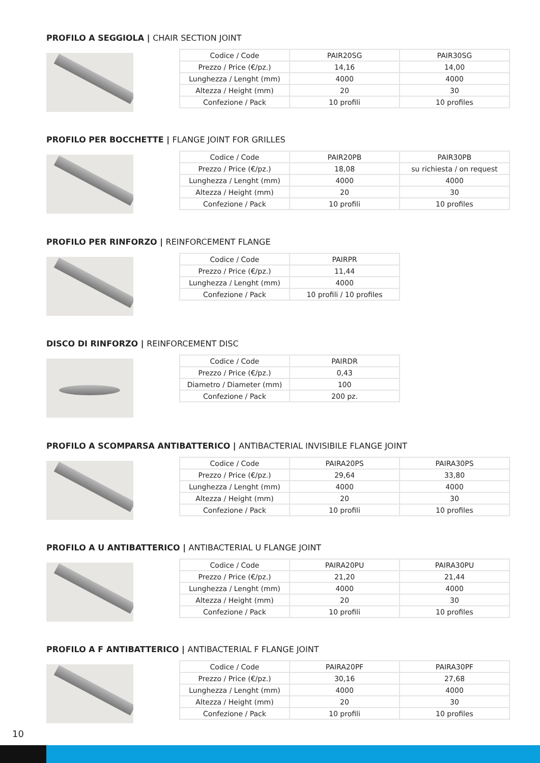PROFILO A SEGGIOLA | CHAIR SECTION JOINT
| Codice / Code | PAIR20SG | PAIR30SG |
| Prezzo / Price (€/pz.) | 14,16 | 14,00 |
| Lunghezza / Lenght (mm) | 4000 | 4000 |
| Altezza / Height (mm) | 20 | 30 |
| Confezione / Pack | 10 profili | 10 profiles |
PROFILO PER BOCCHETTE | FLANGE JOINT FOR GRILLES
| Codice / Code | PAIR20PB | PAIR30PB |
| Prezzo / Price (€/pz.) | 18,08 | su richiesta / on request |
| Lunghezza / Lenght (mm) | 4000 | 4000 |
| Altezza / Height (mm) | 20 | 30 |
| Confezione / Pack | 10 profili | 10 profiles |
PROFILO PER RINFORZO | REINFORCEMENT FLANGE
| Codice / Code | PAIRPR |
| Prezzo / Price (€/pz.) | 11,44 |
| Lunghezza / Lenght (mm) | 4000 |
| Confezione / Pack | 10 profili / 10 profiles |
DISCO DI RINFORZO | REINFORCEMENT DISC
| Codice / Code | PAIRDR |
| Prezzo / Price (€/pz.) | 0,43 |
| Diametro / Diameter (mm) | 100 |
| Confezione / Pack | 200 pz. |
PROFILO A SCOMPARSA ANTIBATTERICO | ANTIBACTERIAL INVISIBILE FLANGE JOINT
| Codice / Code | PAIRA20PS | PAIRA30PS |
| Prezzo / Price (€/pz.) | 29,64 | 33,80 |
| Lunghezza / Lenght (mm) | 4000 | 4000 |
| Altezza / Height (mm) | 20 | 30 |
| Confezione / Pack | 10 profili | 10 profiles |
PROFILO A U ANTIBATTERICO | ANTIBACTERIAL U FLANGE JOINT
| Codice / Code | PAIRA20PU | PAIRA30PU |
| Prezzo / Price (€/pz.) | 21,20 | 21,44 |
| Lunghezza / Lenght (mm) | 4000 | 4000 |
| Altezza / Height (mm) | 20 | 30 |
| Confezione / Pack | 10 profili | 10 profiles |
PROFILO A F ANTIBATTERICO | ANTIBACTERIAL F FLANGE JOINT
| Codice / Code | PAIRA20PF | PAIRA30PF |
| Prezzo / Price (€/pz.) | 30,16 | 27,68 |
| Lunghezza / Lenght (mm) | 4000 | 4000 |
| Altezza / Height (mm) | 20 | 30 |
| Confezione / Pack | 10 profili | 10 profiles |
10